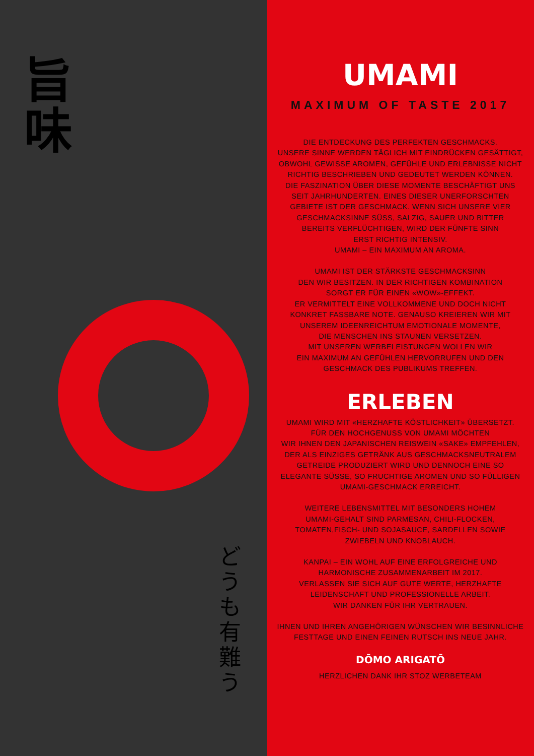旨
味
ど
う
も
有
難
う
UMAMI
MAXIMUM OF TASTE 2017
DIE ENTDECKUNG DES PERFEKTEN GESCHMACKS.
UNSERE SINNE WERDEN TÄGLICH MIT EINDRÜCKEN GESÄTTIGT,
OBWOHL GEWISSE AROMEN, GEFÜHLE UND ERLEBNISSE NICHT
RICHTIG BESCHRIEBEN UND GEDEUTET WERDEN KÖNNEN.
DIE FASZINATION ÜBER DIESE MOMENTE BESCHÄFTIGT UNS
SEIT JAHRHUNDERTEN. EINES DIESER UNERFORSCHTEN
GEBIETE IST DER GESCHMACK. WENN SICH UNSERE VIER
GESCHMACKSINNE SÜSS, SALZIG, SAUER UND BITTER
BEREITS VERFLÜCHTIGEN, WIRD DER FÜNFTE SINN
ERST RICHTIG INTENSIV.
UMAMI – EIN MAXIMUM AN AROMA.
UMAMI IST DER STÄRKSTE GESCHMACKSINN
DEN WIR BESITZEN. IN DER RICHTIGEN KOMBINATION
SORGT ER FÜR EINEN «WOW»-EFFEKT.
ER VERMITTELT EINE VOLLKOMMENE UND DOCH NICHT
KONKRET FASSBARE NOTE. GENAUSO KREIEREN WIR MIT
UNSEREM IDEENREICHTUM EMOTIONALE MOMENTE,
DIE MENSCHEN INS STAUNEN VERSETZEN.
MIT UNSEREN WERBELEISTUNGEN WOLLEN WIR
EIN MAXIMUM AN GEFÜHLEN HERVORRUFEN UND DEN
GESCHMACK DES PUBLIKUMS TREFFEN.
ERLEBEN
UMAMI WIRD MIT «HERZHAFTE KÖSTLICHKEIT» ÜBERSETZT.
FÜR DEN HOCHGENUSS VON UMAMI MÖCHTEN
WIR IHNEN DEN JAPANISCHEN REISWEIN «SAKE» EMPFEHLEN,
DER ALS EINZIGES GETRÄNK AUS GESCHMACKSNEUTRALEM
GETREIDE PRODUZIERT WIRD UND DENNOCH EINE SO
ELEGANTE SÜSSE, SO FRUCHTIGE AROMEN UND SO FÜLLIGEN
UMAMI-GESCHMACK ERREICHT.
WEITERE LEBENSMITTEL MIT BESONDERS HOHEM
UMAMI-GEHALT SIND PARMESAN, CHILI-FLOCKEN,
TOMATEN,FISCH- UND SOJASAUCE, SARDELLEN SOWIE
ZWIEBELN UND KNOBLAUCH.
KANPAI – EIN WOHL AUF EINE ERFOLGREICHE UND
HARMONISCHE ZUSAMMENARBEIT IM 2017.
VERLASSEN SIE SICH AUF GUTE WERTE, HERZHAFTE
LEIDENSCHAFT UND PROFESSIONELLE ARBEIT.
WIR DANKEN FÜR IHR VERTRAUEN.
IHNEN UND IHREN ANGEHÖRIGEN WÜNSCHEN WIR BESINNLICHE
FESTTAGE UND EINEN FEINEN RUTSCH INS NEUE JAHR.
DŌMO ARIGATŌ
HERZLICHEN DANK IHR STOZ WERBETEAM